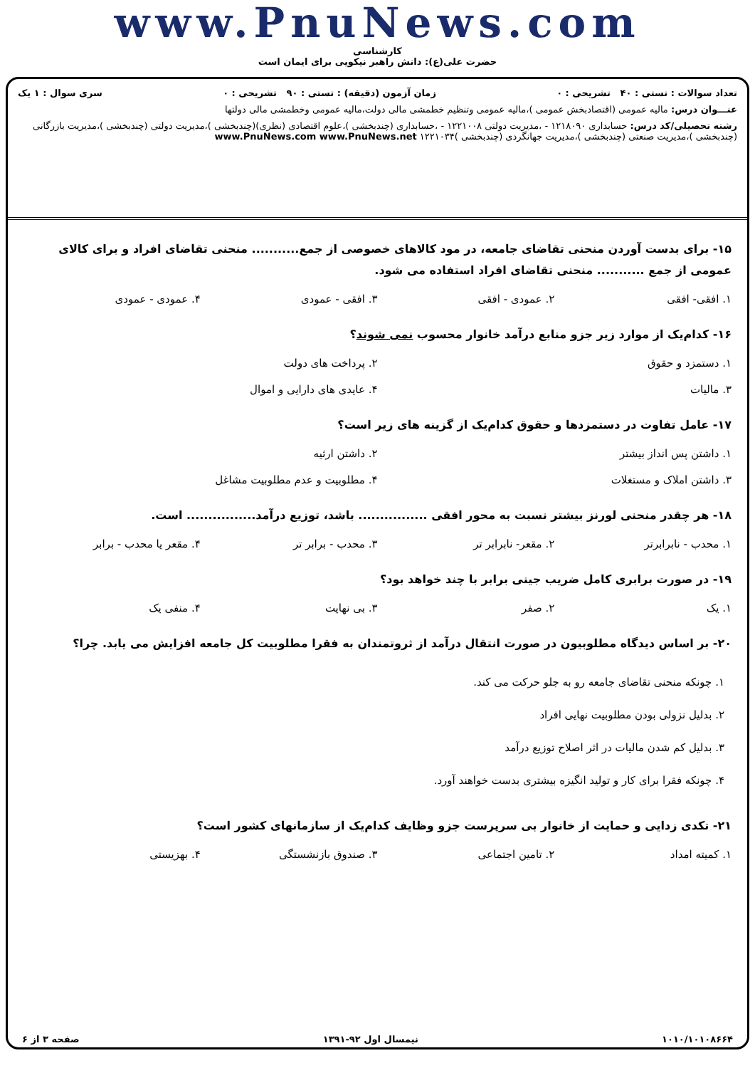www.PnuNews.com
کارشناسی
حضرت علی(ع): دانش راهبر نیکویی برای ایمان است
تعداد سوالات : تستی : ۴۰ تشریحی : ۰ زمان آزمون (دقیقه) : تستی : ۹۰ تشریحی : ۰ سری سوال : ۱ یک
عنـــوان درس: مالیه عمومی (اقتصادبخش عمومی )،مالیه عمومی وتنظیم خطمشی مالی دولت،مالیه عمومی وخطمشی مالی دولتها
رشته تحصیلی/کد درس: حسابداری ۱۲۱۸۰۹۰ - ،مدیریت دولتی ۱۲۲۱۰۰۸ - ،حسابداری (چندبخشی )،علوم اقتصادی (نظری)(چندبخشی )،مدیریت دولتی (چندبخشی )،مدیریت بازرگانی (چندبخشی )،مدیریت صنعتی (چندبخشی )،مدیریت جهانگردی (چندبخشی )۱۲۲۱۰۳۴ www.PnuNews.com www.PnuNews.net
۱۵- برای بدست آوردن منحنی تقاضای جامعه، در مود کالاهای خصوصی از جمع........... منحنی تقاضای افراد و برای کالای عمومی از جمع ........... منحنی تقاضای افراد استفاده می شود.
۱. افقی- افقی ۲. عمودی - افقی ۳. افقی - عمودی ۴. عمودی - عمودی
۱۶- کدام‌یک از موارد زیر جزو منابع درآمد خانوار محسوب نمی شوند؟
۱. دستمزد و حقوق ۲. پرداخت های دولت
۳. مالیات ۴. عایدی های دارایی و اموال
۱۷- عامل تفاوت در دستمزدها و حقوق کدام‌یک از گزینه های زیر است؟
۱. داشتن پس انداز بیشتر ۲. داشتن ارثیه
۳. داشتن املاک و مستغلات ۴. مطلوبیت و عدم مطلوبیت مشاغل
۱۸- هر چقدر منحنی لورنز بیشتر نسبت به محور افقی ................ باشد، توزیع درآمد................ است.
۱. محدب - نابرابرتر ۲. مقعر- نابرابر تر ۳. محدب - برابر تر ۴. مقعر یا محدب - برابر
۱۹- در صورت برابری کامل ضریب جینی برابر با چند خواهد بود؟
۱. یک ۲. صفر ۳. بی نهایت ۴. منفی یک
۲۰- بر اساس دیدگاه مطلوبیون در صورت انتقال درآمد از ثروتمندان به فقرا مطلوبیت کل جامعه افزایش می یابد. چرا؟
۱. چونکه منحنی تقاضای جامعه رو به جلو حرکت می کند.
۲. بدلیل نزولی بودن مطلوبیت نهایی افراد
۳. بدلیل کم شدن مالیات در اثر اصلاح توزیع درآمد
۴. چونکه فقرا برای کار و تولید انگیزه بیشتری بدست خواهند آورد.
۲۱- تکدی زدایی و حمایت از خانوار بی سرپرست جزو وظایف کدام‌یک از سازمانهای کشور است؟
۱. کمیته امداد ۲. تامین اجتماعی ۳. صندوق بازنشستگی ۴. بهزیستی
۱۰۱۰/۱۰۱۰۸۶۶۴ نیمسال اول ۹۲-۱۳۹۱ صفحه ۳ از ۶